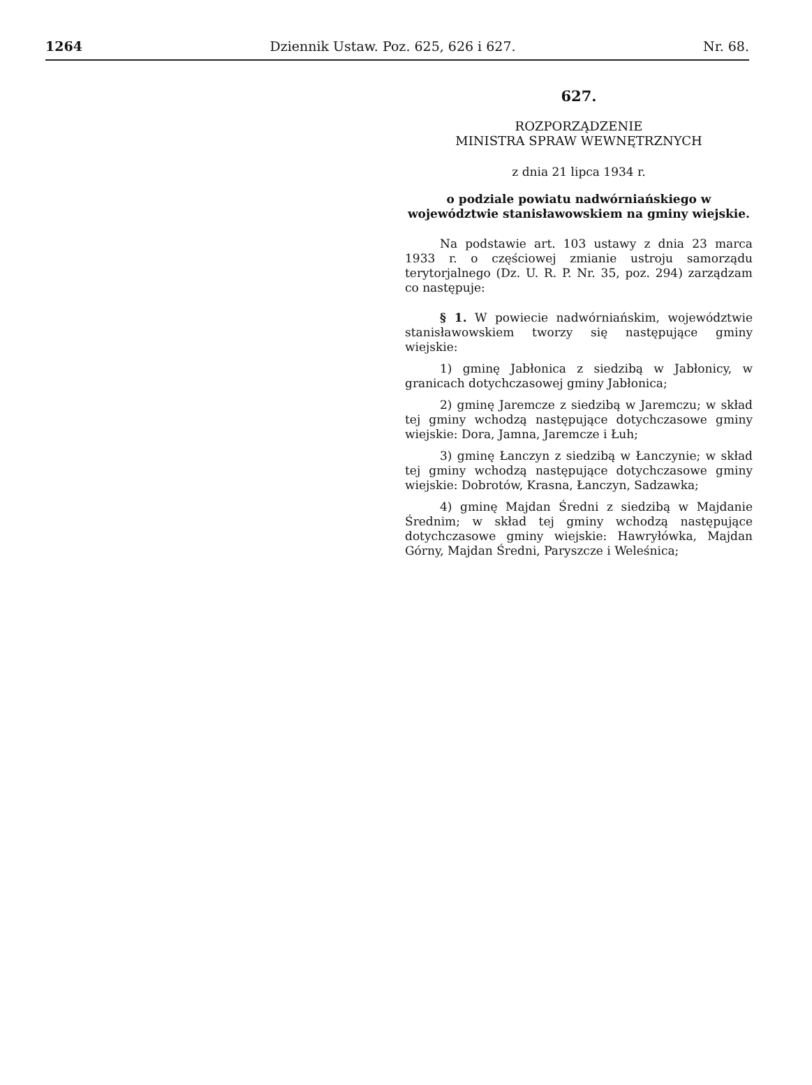1264 Dziennik Ustaw. Poz. 625, 626 i 627. Nr. 68.
627.
ROZPORZĄDZENIE
MINISTRA SPRAW WEWNĘTRZNYCH
z dnia 21 lipca 1934 r.
o podziale powiatu nadwórniańskiego w województwie stanisławowskiem na gminy wiejskie.
Na podstawie art. 103 ustawy z dnia 23 marca 1933 r. o częściowej zmianie ustroju samorządu terytorjalnego (Dz. U. R. P. Nr. 35, poz. 294) zarządzam co następuje:
§ 1. W powiecie nadwórniańskim, województwie stanisławowskiem tworzy się następujące gminy wiejskie:
1) gminę Jabłonica z siedzibą w Jabłonicy, w granicach dotychczasowej gminy Jabłonica;
2) gminę Jaremcze z siedzibą w Jaremczu; w skład tej gminy wchodzą następujące dotychczasowe gminy wiejskie: Dora, Jamna, Jaremcze i Łuh;
3) gminę Łanczyn z siedzibą w Łanczynie; w skład tej gminy wchodzą następujące dotychczasowe gminy wiejskie: Dobrotów, Krasna, Łanczyn, Sadzawka;
4) gminę Majdan Średni z siedzibą w Majdanie Średnim; w skład tej gminy wchodzą następujące dotychczasowe gminy wiejskie: Hawryłówka, Majdan Górny, Majdan Średni, Paryszcze i Weleśnica;